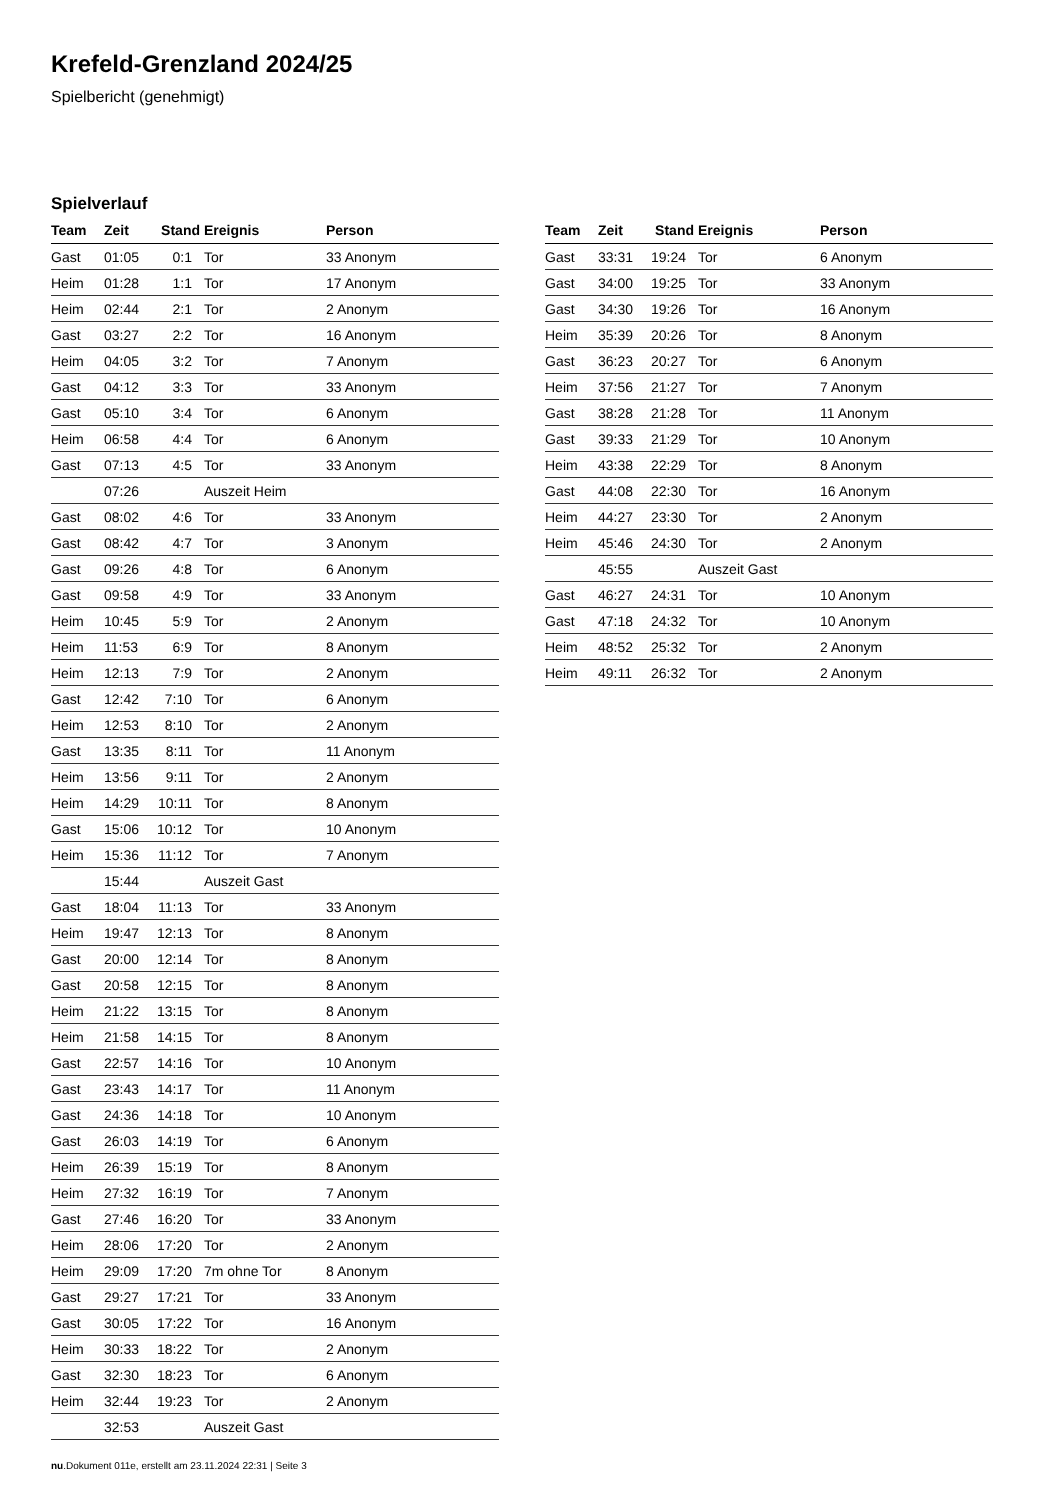Krefeld-Grenzland 2024/25
Spielbericht (genehmigt)
Spielverlauf
| Team | Zeit | Stand | Ereignis | Person |
| --- | --- | --- | --- | --- |
| Gast | 01:05 | 0:1 | Tor | 33 Anonym |
| Heim | 01:28 | 1:1 | Tor | 17 Anonym |
| Heim | 02:44 | 2:1 | Tor | 2 Anonym |
| Gast | 03:27 | 2:2 | Tor | 16 Anonym |
| Heim | 04:05 | 3:2 | Tor | 7 Anonym |
| Gast | 04:12 | 3:3 | Tor | 33 Anonym |
| Gast | 05:10 | 3:4 | Tor | 6 Anonym |
| Heim | 06:58 | 4:4 | Tor | 6 Anonym |
| Gast | 07:13 | 4:5 | Tor | 33 Anonym |
| | 07:26 | | Auszeit Heim | |
| Gast | 08:02 | 4:6 | Tor | 33 Anonym |
| Gast | 08:42 | 4:7 | Tor | 3 Anonym |
| Gast | 09:26 | 4:8 | Tor | 6 Anonym |
| Gast | 09:58 | 4:9 | Tor | 33 Anonym |
| Heim | 10:45 | 5:9 | Tor | 2 Anonym |
| Heim | 11:53 | 6:9 | Tor | 8 Anonym |
| Heim | 12:13 | 7:9 | Tor | 2 Anonym |
| Gast | 12:42 | 7:10 | Tor | 6 Anonym |
| Heim | 12:53 | 8:10 | Tor | 2 Anonym |
| Gast | 13:35 | 8:11 | Tor | 11 Anonym |
| Heim | 13:56 | 9:11 | Tor | 2 Anonym |
| Heim | 14:29 | 10:11 | Tor | 8 Anonym |
| Gast | 15:06 | 10:12 | Tor | 10 Anonym |
| Heim | 15:36 | 11:12 | Tor | 7 Anonym |
| | 15:44 | | Auszeit Gast | |
| Gast | 18:04 | 11:13 | Tor | 33 Anonym |
| Heim | 19:47 | 12:13 | Tor | 8 Anonym |
| Gast | 20:00 | 12:14 | Tor | 8 Anonym |
| Gast | 20:58 | 12:15 | Tor | 8 Anonym |
| Heim | 21:22 | 13:15 | Tor | 8 Anonym |
| Heim | 21:58 | 14:15 | Tor | 8 Anonym |
| Gast | 22:57 | 14:16 | Tor | 10 Anonym |
| Gast | 23:43 | 14:17 | Tor | 11 Anonym |
| Gast | 24:36 | 14:18 | Tor | 10 Anonym |
| Gast | 26:03 | 14:19 | Tor | 6 Anonym |
| Heim | 26:39 | 15:19 | Tor | 8 Anonym |
| Heim | 27:32 | 16:19 | Tor | 7 Anonym |
| Gast | 27:46 | 16:20 | Tor | 33 Anonym |
| Heim | 28:06 | 17:20 | Tor | 2 Anonym |
| Heim | 29:09 | 17:20 | 7m ohne Tor | 8 Anonym |
| Gast | 29:27 | 17:21 | Tor | 33 Anonym |
| Gast | 30:05 | 17:22 | Tor | 16 Anonym |
| Heim | 30:33 | 18:22 | Tor | 2 Anonym |
| Gast | 32:30 | 18:23 | Tor | 6 Anonym |
| Heim | 32:44 | 19:23 | Tor | 2 Anonym |
| | 32:53 | | Auszeit Gast | |
| Team | Zeit | Stand | Ereignis | Person |
| --- | --- | --- | --- | --- |
| Gast | 33:31 | 19:24 | Tor | 6 Anonym |
| Gast | 34:00 | 19:25 | Tor | 33 Anonym |
| Gast | 34:30 | 19:26 | Tor | 16 Anonym |
| Heim | 35:39 | 20:26 | Tor | 8 Anonym |
| Gast | 36:23 | 20:27 | Tor | 6 Anonym |
| Heim | 37:56 | 21:27 | Tor | 7 Anonym |
| Gast | 38:28 | 21:28 | Tor | 11 Anonym |
| Gast | 39:33 | 21:29 | Tor | 10 Anonym |
| Heim | 43:38 | 22:29 | Tor | 8 Anonym |
| Gast | 44:08 | 22:30 | Tor | 16 Anonym |
| Heim | 44:27 | 23:30 | Tor | 2 Anonym |
| Heim | 45:46 | 24:30 | Tor | 2 Anonym |
| | 45:55 | | Auszeit Gast | |
| Gast | 46:27 | 24:31 | Tor | 10 Anonym |
| Gast | 47:18 | 24:32 | Tor | 10 Anonym |
| Heim | 48:52 | 25:32 | Tor | 2 Anonym |
| Heim | 49:11 | 26:32 | Tor | 2 Anonym |
nu.Dokument 011e, erstellt am 23.11.2024 22:31 | Seite 3